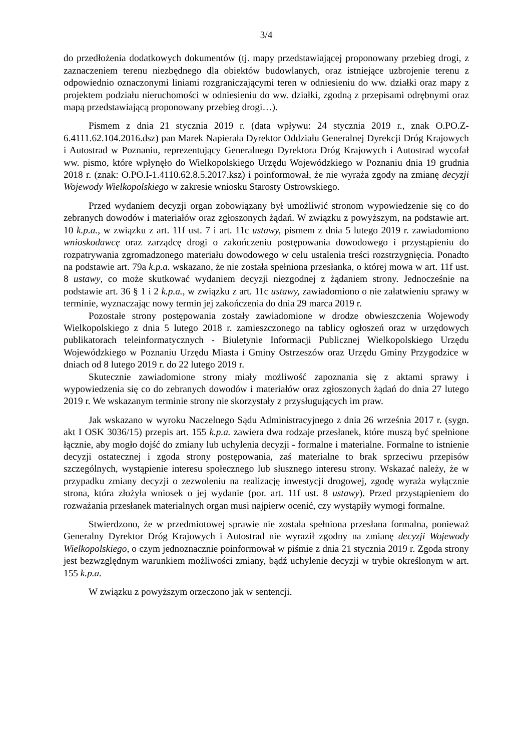3/4
do przedłożenia dodatkowych dokumentów (tj. mapy przedstawiającej proponowany przebieg drogi, z zaznaczeniem terenu niezbędnego dla obiektów budowlanych, oraz istniejące uzbrojenie terenu z odpowiednio oznaczonymi liniami rozgraniczającymi teren w odniesieniu do ww. działki oraz mapy z projektem podziału nieruchomości w odniesieniu do ww. działki, zgodną z przepisami odrębnymi oraz mapą przedstawiającą proponowany przebieg drogi…).
Pismem z dnia 21 stycznia 2019 r. (data wpływu: 24 stycznia 2019 r., znak O.PO.Z-6.4111.62.104.2016.dsz) pan Marek Napierała Dyrektor Oddziału Generalnej Dyrekcji Dróg Krajowych i Autostrad w Poznaniu, reprezentujący Generalnego Dyrektora Dróg Krajowych i Autostrad wycofał ww. pismo, które wpłynęło do Wielkopolskiego Urzędu Wojewódzkiego w Poznaniu dnia 19 grudnia 2018 r. (znak: O.PO.I-1.4110.62.8.5.2017.ksz) i poinformował, że nie wyraża zgody na zmianę decyzji Wojewody Wielkopolskiego w zakresie wniosku Starosty Ostrowskiego.
Przed wydaniem decyzji organ zobowiązany był umożliwić stronom wypowiedzenie się co do zebranych dowodów i materiałów oraz zgłoszonych żądań. W związku z powyższym, na podstawie art. 10 k.p.a., w związku z art. 11f ust. 7 i art. 11c ustawy, pismem z dnia 5 lutego 2019 r. zawiadomiono wnioskodawcę oraz zarządcę drogi o zakończeniu postępowania dowodowego i przystąpieniu do rozpatrywania zgromadzonego materiału dowodowego w celu ustalenia treści rozstrzygnięcia. Ponadto na podstawie art. 79a k.p.a. wskazano, że nie została spełniona przesłanka, o której mowa w art. 11f ust. 8 ustawy, co może skutkować wydaniem decyzji niezgodnej z żądaniem strony. Jednocześnie na podstawie art. 36 § 1 i 2 k.p.a., w związku z art. 11c ustawy, zawiadomiono o nie załatwieniu sprawy w terminie, wyznaczając nowy termin jej zakończenia do dnia 29 marca 2019 r.
Pozostałe strony postępowania zostały zawiadomione w drodze obwieszczenia Wojewody Wielkopolskiego z dnia 5 lutego 2018 r. zamieszczonego na tablicy ogłoszeń oraz w urzędowych publikatorach teleinformatycznych - Biuletynie Informacji Publicznej Wielkopolskiego Urzędu Wojewódzkiego w Poznaniu Urzędu Miasta i Gminy Ostrzeszów oraz Urzędu Gminy Przygodzice w dniach od 8 lutego 2019 r. do 22 lutego 2019 r.
Skutecznie zawiadomione strony miały możliwość zapoznania się z aktami sprawy i wypowiedzenia się co do zebranych dowodów i materiałów oraz zgłoszonych żądań do dnia 27 lutego 2019 r. We wskazanym terminie strony nie skorzystały z przysługujących im praw.
Jak wskazano w wyroku Naczelnego Sądu Administracyjnego z dnia 26 września 2017 r. (sygn. akt I OSK 3036/15) przepis art. 155 k.p.a. zawiera dwa rodzaje przesłanek, które muszą być spełnione łącznie, aby mogło dojść do zmiany lub uchylenia decyzji - formalne i materialne. Formalne to istnienie decyzji ostatecznej i zgoda strony postępowania, zaś materialne to brak sprzeciwu przepisów szczególnych, wystąpienie interesu społecznego lub słusznego interesu strony. Wskazać należy, że w przypadku zmiany decyzji o zezwoleniu na realizację inwestycji drogowej, zgodę wyraża wyłącznie strona, która złożyła wniosek o jej wydanie (por. art. 11f ust. 8 ustawy). Przed przystąpieniem do rozważania przesłanek materialnych organ musi najpierw ocenić, czy wystąpiły wymogi formalne.
Stwierdzono, że w przedmiotowej sprawie nie została spełniona przesłana formalna, ponieważ Generalny Dyrektor Dróg Krajowych i Autostrad nie wyraził zgodny na zmianę decyzji Wojewody Wielkopolskiego, o czym jednoznacznie poinformował w piśmie z dnia 21 stycznia 2019 r. Zgoda strony jest bezwzględnym warunkiem możliwości zmiany, bądź uchylenie decyzji w trybie określonym w art. 155 k.p.a.
W związku z powyższym orzeczono jak w sentencji.